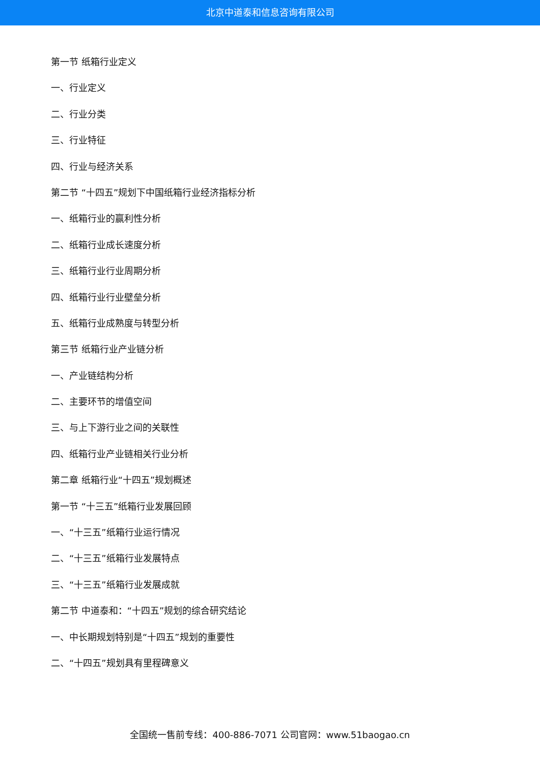北京中道泰和信息咨询有限公司
第一节 纸箱行业定义
一、行业定义
二、行业分类
三、行业特征
四、行业与经济关系
第二节 “十四五”规划下中国纸箱行业经济指标分析
一、纸箱行业的赢利性分析
二、纸箱行业成长速度分析
三、纸箱行业行业周期分析
四、纸箱行业行业壁垒分析
五、纸箱行业成熟度与转型分析
第三节 纸箱行业产业链分析
一、产业链结构分析
二、主要环节的增值空间
三、与上下游行业之间的关联性
四、纸箱行业产业链相关行业分析
第二章 纸箱行业“十四五”规划概述
第一节 “十三五”纸箱行业发展回顾
一、“十三五”纸箱行业运行情况
二、“十三五”纸箱行业发展特点
三、“十三五”纸箱行业发展成就
第二节 中道泰和：“十四五”规划的综合研究结论
一、中长期规划特别是“十四五”规划的重要性
二、“十四五”规划具有里程碑意义
全国统一售前专线：400-886-7071 公司官网：www.51baogao.cn